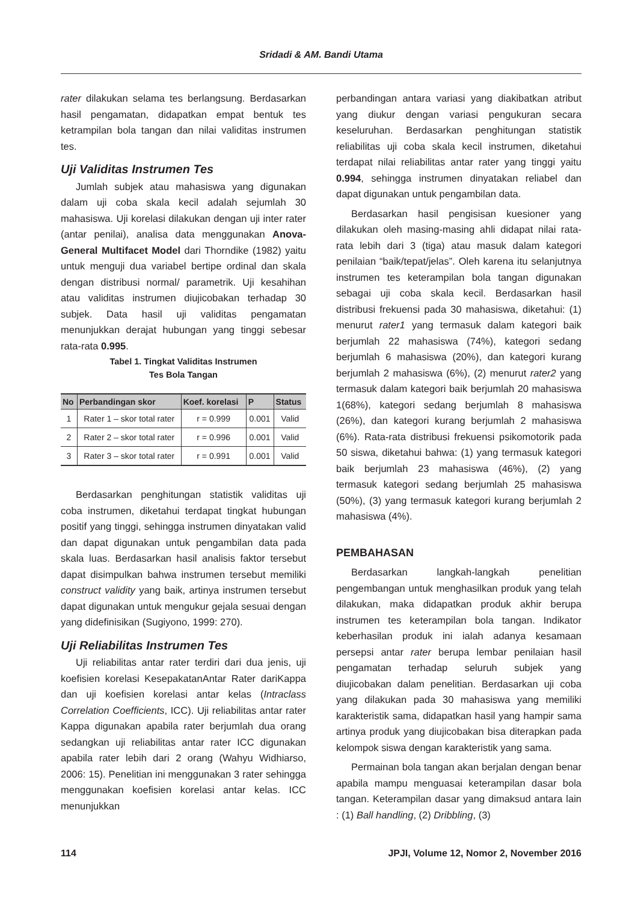Sridadi & AM. Bandi Utama
rater dilakukan selama tes berlangsung. Berdasarkan hasil pengamatan, didapatkan empat bentuk tes ketrampilan bola tangan dan nilai validitas instrumen tes.
Uji Validitas Instrumen Tes
Jumlah subjek atau mahasiswa yang digunakan dalam uji coba skala kecil adalah sejumlah 30 mahasiswa. Uji korelasi dilakukan dengan uji inter rater (antar penilai), analisa data menggunakan Anova-General Multifacet Model dari Thorndike (1982) yaitu untuk menguji dua variabel bertipe ordinal dan skala dengan distribusi normal/ parametrik. Uji kesahihan atau validitas instrumen diujicobakan terhadap 30 subjek. Data hasil uji validitas pengamatan menunjukkan derajat hubungan yang tinggi sebesar rata-rata 0.995.
Tabel 1. Tingkat Validitas Instrumen
Tes Bola Tangan
| No | Perbandingan skor | Koef. korelasi | P | Status |
| --- | --- | --- | --- | --- |
| 1 | Rater 1 – skor total rater | r = 0.999 | 0.001 | Valid |
| 2 | Rater 2 – skor total rater | r = 0.996 | 0.001 | Valid |
| 3 | Rater 3 – skor total rater | r = 0.991 | 0.001 | Valid |
Berdasarkan penghitungan statistik validitas uji coba instrumen, diketahui terdapat tingkat hubungan positif yang tinggi, sehingga instrumen dinyatakan valid dan dapat digunakan untuk pengambilan data pada skala luas. Berdasarkan hasil analisis faktor tersebut dapat disimpulkan bahwa instrumen tersebut memiliki construct validity yang baik, artinya instrumen tersebut dapat digunakan untuk mengukur gejala sesuai dengan yang didefinisikan (Sugiyono, 1999: 270).
Uji Reliabilitas Instrumen Tes
Uji reliabilitas antar rater terdiri dari dua jenis, uji koefisien korelasi KesepakatanAntar Rater dariKappa dan uji koefisien korelasi antar kelas (Intraclass Correlation Coefficients, ICC). Uji reliabilitas antar rater Kappa digunakan apabila rater berjumlah dua orang sedangkan uji reliabilitas antar rater ICC digunakan apabila rater lebih dari 2 orang (Wahyu Widhiarso, 2006: 15). Penelitian ini menggunakan 3 rater sehingga menggunakan koefisien korelasi antar kelas. ICC menunjukkan
perbandingan antara variasi yang diakibatkan atribut yang diukur dengan variasi pengukuran secara keseluruhan. Berdasarkan penghitungan statistik reliabilitas uji coba skala kecil instrumen, diketahui terdapat nilai reliabilitas antar rater yang tinggi yaitu 0.994, sehingga instrumen dinyatakan reliabel dan dapat digunakan untuk pengambilan data.
Berdasarkan hasil pengisisan kuesioner yang dilakukan oleh masing-masing ahli didapat nilai rata-rata lebih dari 3 (tiga) atau masuk dalam kategori penilaian “baik/tepat/jelas”. Oleh karena itu selanjutnya instrumen tes keterampilan bola tangan digunakan sebagai uji coba skala kecil. Berdasarkan hasil distribusi frekuensi pada 30 mahasiswa, diketahui: (1) menurut rater1 yang termasuk dalam kategori baik berjumlah 22 mahasiswa (74%), kategori sedang berjumlah 6 mahasiswa (20%), dan kategori kurang berjumlah 2 mahasiswa (6%), (2) menurut rater2 yang termasuk dalam kategori baik berjumlah 20 mahasiswa 1(68%), kategori sedang berjumlah 8 mahasiswa (26%), dan kategori kurang berjumlah 2 mahasiswa (6%). Rata-rata distribusi frekuensi psikomotorik pada 50 siswa, diketahui bahwa: (1) yang termasuk kategori baik berjumlah 23 mahasiswa (46%), (2) yang termasuk kategori sedang berjumlah 25 mahasiswa (50%), (3) yang termasuk kategori kurang berjumlah 2 mahasiswa (4%).
PEMBAHASAN
Berdasarkan langkah-langkah penelitian pengembangan untuk menghasilkan produk yang telah dilakukan, maka didapatkan produk akhir berupa instrumen tes keterampilan bola tangan. Indikator keberhasilan produk ini ialah adanya kesamaan persepsi antar rater berupa lembar penilaian hasil pengamatan terhadap seluruh subjek yang diujicobakan dalam penelitian. Berdasarkan uji coba yang dilakukan pada 30 mahasiswa yang memiliki karakteristik sama, didapatkan hasil yang hampir sama artinya produk yang diujicobakan bisa diterapkan pada kelompok siswa dengan karakteristik yang sama.
Permainan bola tangan akan berjalan dengan benar apabila mampu menguasai keterampilan dasar bola tangan. Keterampilan dasar yang dimaksud antara lain : (1) Ball handling, (2) Dribbling, (3)
114 JPJI, Volume 12, Nomor 2, November 2016